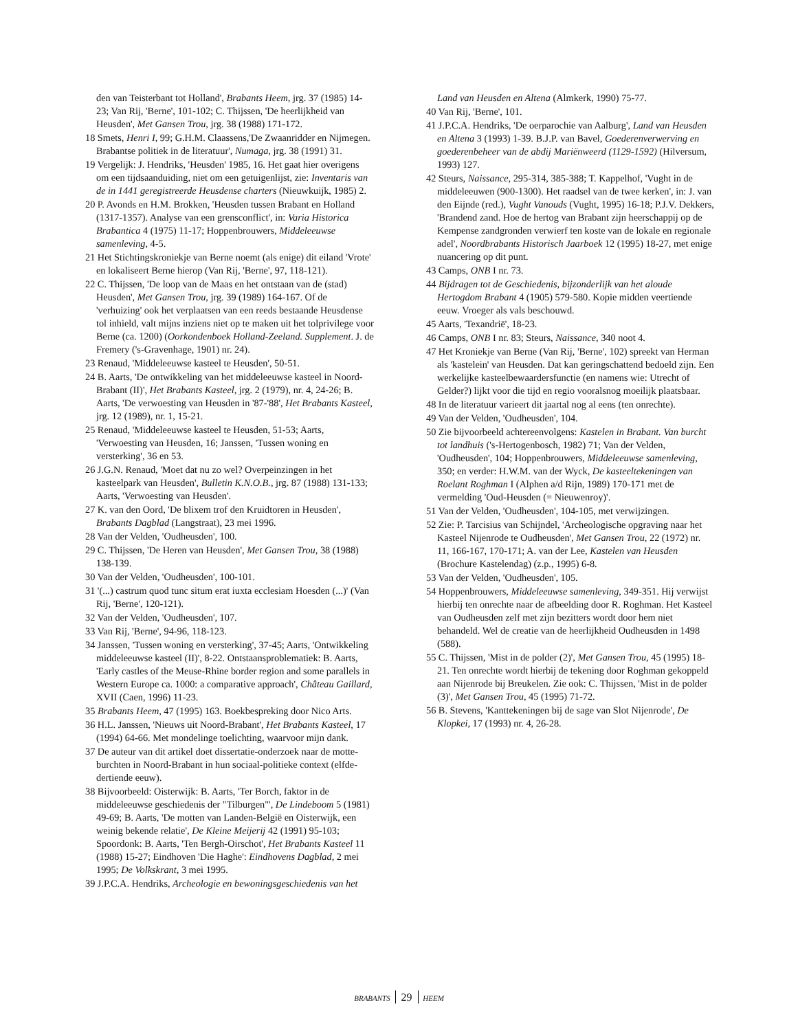den van Teisterbant tot Holland', Brabants Heem, jrg. 37 (1985) 14-23; Van Rij, 'Berne', 101-102; C. Thijssen, 'De heerlijkheid van Heusden', Met Gansen Trou, jrg. 38 (1988) 171-172.
18 Smets, Henri I, 99; G.H.M. Claassens,'De Zwaanridder en Nijmegen. Brabantse politiek in de literatuur', Numaga, jrg. 38 (1991) 31.
19 Vergelijk: J. Hendriks, 'Heusden' 1985, 16. Het gaat hier overigens om een tijdsaanduiding, niet om een getuigenlijst, zie: Inventaris van de in 1441 geregistreerde Heusdense charters (Nieuwkuijk, 1985) 2.
20 P. Avonds en H.M. Brokken, 'Heusden tussen Brabant en Holland (1317-1357). Analyse van een grensconflict', in: Varia Historica Brabantica 4 (1975) 11-17; Hoppenbrouwers, Middeleeuwse samenleving, 4-5.
21 Het Stichtingskroniekje van Berne noemt (als enige) dit eiland 'Vrote' en lokaliseert Berne hierop (Van Rij, 'Berne', 97, 118-121).
22 C. Thijssen, 'De loop van de Maas en het ontstaan van de (stad) Heusden', Met Gansen Trou, jrg. 39 (1989) 164-167. Of de 'verhuizing' ook het verplaatsen van een reeds bestaande Heusdense tol inhield, valt mijns inziens niet op te maken uit het tolprivilege voor Berne (ca. 1200) (Oorkondenboek Holland-Zeeland. Supplement. J. de Fremery ('s-Gravenhage, 1901) nr. 24).
23 Renaud, 'Middeleeuwse kasteel te Heusden', 50-51.
24 B. Aarts, 'De ontwikkeling van het middeleeuwse kasteel in Noord-Brabant (II)', Het Brabants Kasteel, jrg. 2 (1979), nr. 4, 24-26; B. Aarts, 'De verwoesting van Heusden in '87-'88', Het Brabants Kasteel, jrg. 12 (1989), nr. 1, 15-21.
25 Renaud, 'Middeleeuwse kasteel te Heusden, 51-53; Aarts, 'Verwoesting van Heusden, 16; Janssen, 'Tussen woning en versterking', 36 en 53.
26 J.G.N. Renaud, 'Moet dat nu zo wel? Overpeinzingen in het kasteelpark van Heusden', Bulletin K.N.O.B., jrg. 87 (1988) 131-133; Aarts, 'Verwoesting van Heusden'.
27 K. van den Oord, 'De blixem trof den Kruidtoren in Heusden', Brabants Dagblad (Langstraat), 23 mei 1996.
28 Van der Velden, 'Oudheusden', 100.
29 C. Thijssen, 'De Heren van Heusden', Met Gansen Trou, 38 (1988) 138-139.
30 Van der Velden, 'Oudheusden', 100-101.
31 '(...) castrum quod tunc situm erat iuxta ecclesiam Hoesden (...)' (Van Rij, 'Berne', 120-121).
32 Van der Velden, 'Oudheusden', 107.
33 Van Rij, 'Berne', 94-96, 118-123.
34 Janssen, 'Tussen woning en versterking', 37-45; Aarts, 'Ontwikkeling middeleeuwse kasteel (II)', 8-22. Ontstaansproblematiek: B. Aarts, 'Early castles of the Meuse-Rhine border region and some parallels in Western Europe ca. 1000: a comparative approach', Château Gaillard, XVII (Caen, 1996) 11-23.
35 Brabants Heem, 47 (1995) 163. Boekbespreking door Nico Arts.
36 H.L. Janssen, 'Nieuws uit Noord-Brabant', Het Brabants Kasteel, 17 (1994) 64-66. Met mondelinge toelichting, waarvoor mijn dank.
37 De auteur van dit artikel doet dissertatie-onderzoek naar de motte-burchten in Noord-Brabant in hun sociaal-politieke context (elfde-dertiende eeuw).
38 Bijvoorbeeld: Oisterwijk: B. Aarts, 'Ter Borch, faktor in de middeleeuwse geschiedenis der "Tilburgen"', De Lindeboom 5 (1981) 49-69; B. Aarts, 'De motten van Landen-België en Oisterwijk, een weinig bekende relatie', De Kleine Meijerij 42 (1991) 95-103; Spoordonk: B. Aarts, 'Ten Bergh-Oirschot', Het Brabants Kasteel 11 (1988) 15-27; Eindhoven 'Die Haghe': Eindhovens Dagblad, 2 mei 1995; De Volkskrant, 3 mei 1995.
39 J.P.C.A. Hendriks, Archeologie en bewoningsgeschiedenis van het
Land van Heusden en Altena (Almkerk, 1990) 75-77.
40 Van Rij, 'Berne', 101.
41 J.P.C.A. Hendriks, 'De oerparochie van Aalburg', Land van Heusden en Altena 3 (1993) 1-39. B.J.P. van Bavel, Goederenverwerving en goederenbeheer van de abdij Mariënweerd (1129-1592) (Hilversum, 1993) 127.
42 Steurs, Naissance, 295-314, 385-388; T. Kappelhof, 'Vught in de middeleeuwen (900-1300). Het raadsel van de twee kerken', in: J. van den Eijnde (red.), Vught Vanouds (Vught, 1995) 16-18; P.J.V. Dekkers, 'Brandend zand. Hoe de hertog van Brabant zijn heerschappij op de Kempense zandgronden verwierf ten koste van de lokale en regionale adel', Noordbrabants Historisch Jaarboek 12 (1995) 18-27, met enige nuancering op dit punt.
43 Camps, ONB I nr. 73.
44 Bijdragen tot de Geschiedenis, bijzonderlijk van het aloude Hertogdom Brabant 4 (1905) 579-580. Kopie midden veertiende eeuw. Vroeger als vals beschouwd.
45 Aarts, 'Texandrië', 18-23.
46 Camps, ONB I nr. 83; Steurs, Naissance, 340 noot 4.
47 Het Kroniekje van Berne (Van Rij, 'Berne', 102) spreekt van Herman als 'kastelein' van Heusden. Dat kan geringschattend bedoeld zijn. Een werkelijke kasteelbewaardersfunctie (en namens wie: Utrecht of Gelder?) lijkt voor die tijd en regio vooralsnog moeilijk plaatsbaar.
48 In de literatuur varieert dit jaartal nog al eens (ten onrechte).
49 Van der Velden, 'Oudheusden', 104.
50 Zie bijvoorbeeld achtereenvolgens: Kastelen in Brabant. Van burcht tot landhuis ('s-Hertogenbosch, 1982) 71; Van der Velden, 'Oudheusden', 104; Hoppenbrouwers, Middeleeuwse samenleving, 350; en verder: H.W.M. van der Wyck, De kasteeltekeningen van Roelant Roghman I (Alphen a/d Rijn, 1989) 170-171 met de vermelding 'Oud-Heusden (= Nieuwenroy)'.
51 Van der Velden, 'Oudheusden', 104-105, met verwijzingen.
52 Zie: P. Tarcisius van Schijndel, 'Archeologische opgraving naar het Kasteel Nijenrode te Oudheusden', Met Gansen Trou, 22 (1972) nr. 11, 166-167, 170-171; A. van der Lee, Kastelen van Heusden (Brochure Kastelendag) (z.p., 1995) 6-8.
53 Van der Velden, 'Oudheusden', 105.
54 Hoppenbrouwers, Middeleeuwse samenleving, 349-351. Hij verwijst hierbij ten onrechte naar de afbeelding door R. Roghman. Het Kasteel van Oudheusden zelf met zijn bezitters wordt door hem niet behandeld. Wel de creatie van de heerlijkheid Oudheusden in 1498 (588).
55 C. Thijssen, 'Mist in de polder (2)', Met Gansen Trou, 45 (1995) 18-21. Ten onrechte wordt hierbij de tekening door Roghman gekoppeld aan Nijenrode bij Breukelen. Zie ook: C. Thijssen, 'Mist in de polder (3)', Met Gansen Trou, 45 (1995) 71-72.
56 B. Stevens, 'Kanttekeningen bij de sage van Slot Nijenrode', De Klopkei, 17 (1993) nr. 4, 26-28.
BRABANTS 29 HEEM